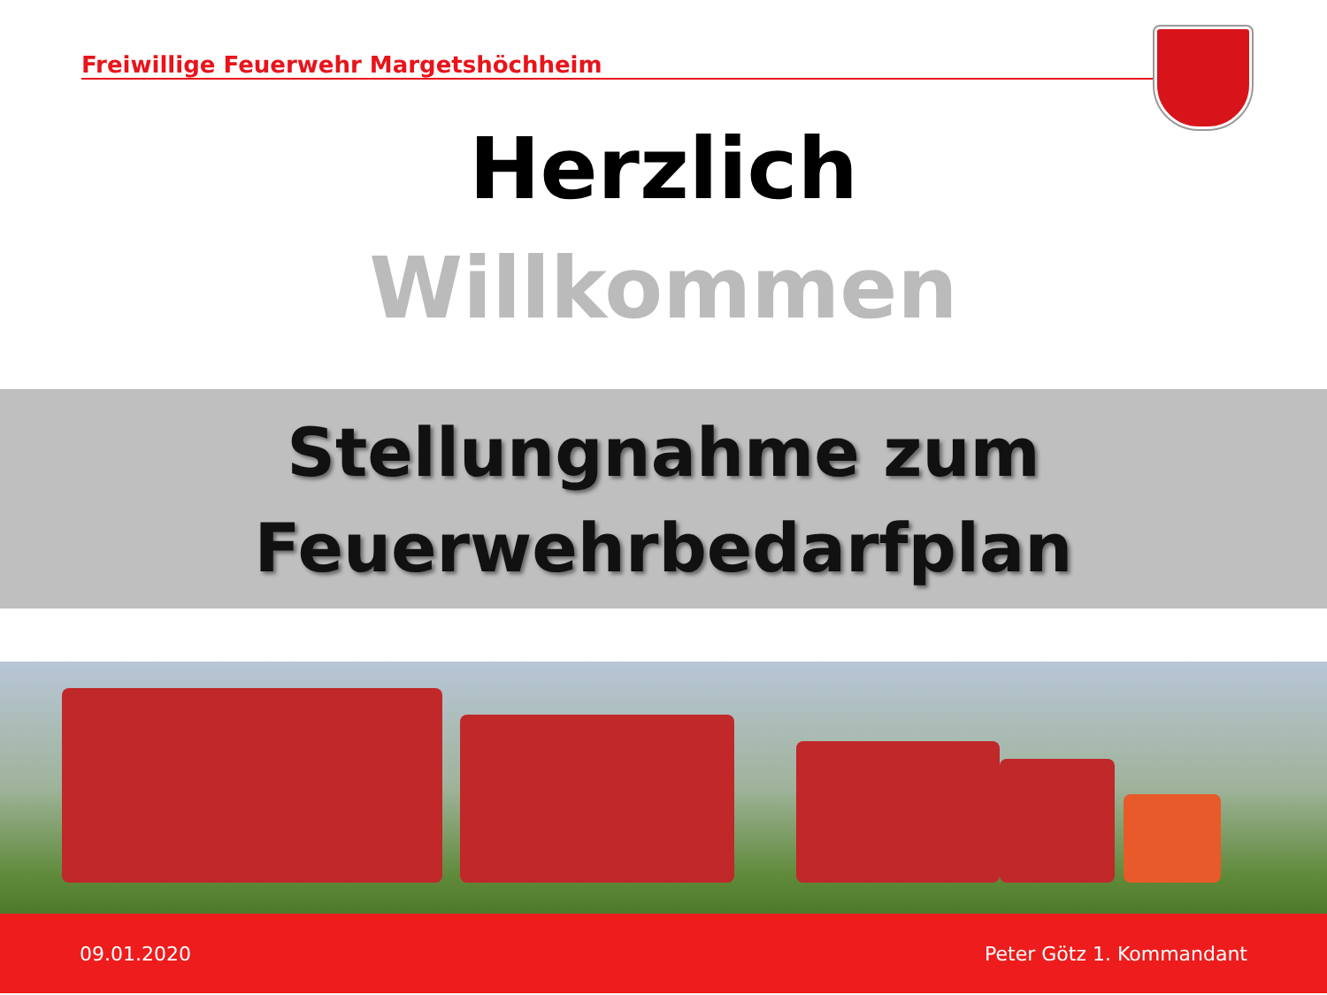Freiwillige Feuerwehr Margetshöchheim
Herzlich
Willkommen
Stellungnahme zum
Feuerwehrbedarfplan
09.01.2020 Peter Götz 1. Kommandant